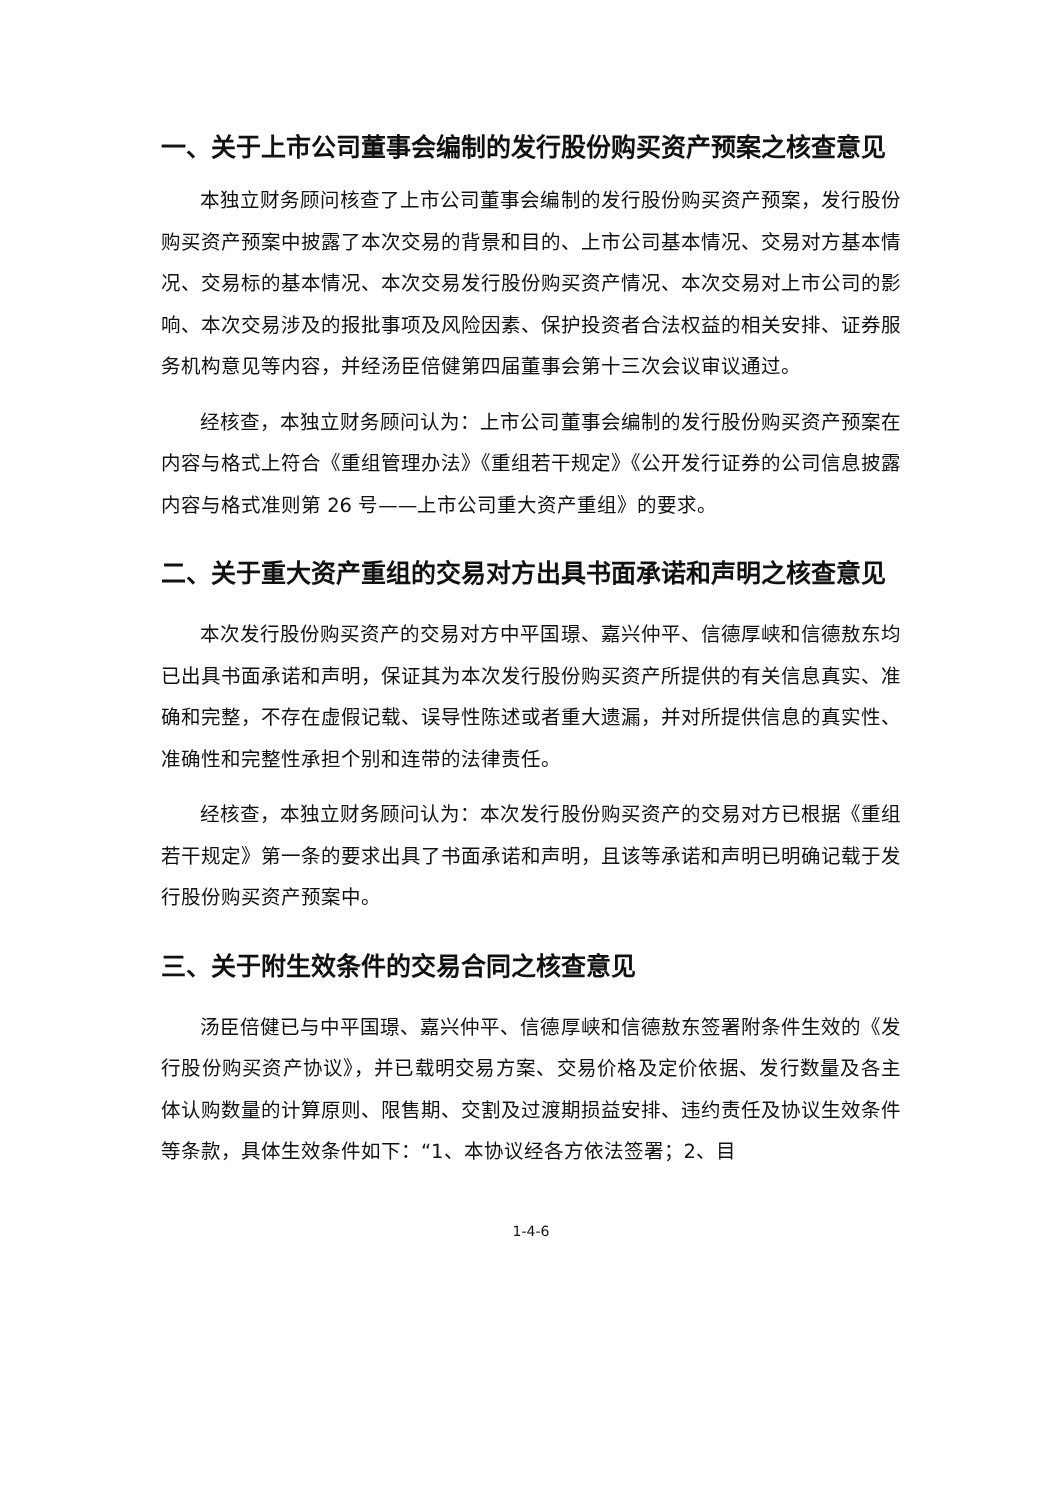一、关于上市公司董事会编制的发行股份购买资产预案之核查意见
本独立财务顾问核查了上市公司董事会编制的发行股份购买资产预案，发行股份购买资产预案中披露了本次交易的背景和目的、上市公司基本情况、交易对方基本情况、交易标的基本情况、本次交易发行股份购买资产情况、本次交易对上市公司的影响、本次交易涉及的报批事项及风险因素、保护投资者合法权益的相关安排、证券服务机构意见等内容，并经汤臣倍健第四届董事会第十三次会议审议通过。
经核查，本独立财务顾问认为：上市公司董事会编制的发行股份购买资产预案在内容与格式上符合《重组管理办法》《重组若干规定》《公开发行证券的公司信息披露内容与格式准则第 26 号——上市公司重大资产重组》的要求。
二、关于重大资产重组的交易对方出具书面承诺和声明之核查意见
本次发行股份购买资产的交易对方中平国璟、嘉兴仲平、信德厚峡和信德敖东均已出具书面承诺和声明，保证其为本次发行股份购买资产所提供的有关信息真实、准确和完整，不存在虚假记载、误导性陈述或者重大遗漏，并对所提供信息的真实性、准确性和完整性承担个别和连带的法律责任。
经核查，本独立财务顾问认为：本次发行股份购买资产的交易对方已根据《重组若干规定》第一条的要求出具了书面承诺和声明，且该等承诺和声明已明确记载于发行股份购买资产预案中。
三、关于附生效条件的交易合同之核查意见
汤臣倍健已与中平国璟、嘉兴仲平、信德厚峡和信德敖东签署附条件生效的《发行股份购买资产协议》，并已载明交易方案、交易价格及定价依据、发行数量及各主体认购数量的计算原则、限售期、交割及过渡期损益安排、违约责任及协议生效条件等条款，具体生效条件如下：“1、本协议经各方依法签署；2、目
1-4-6